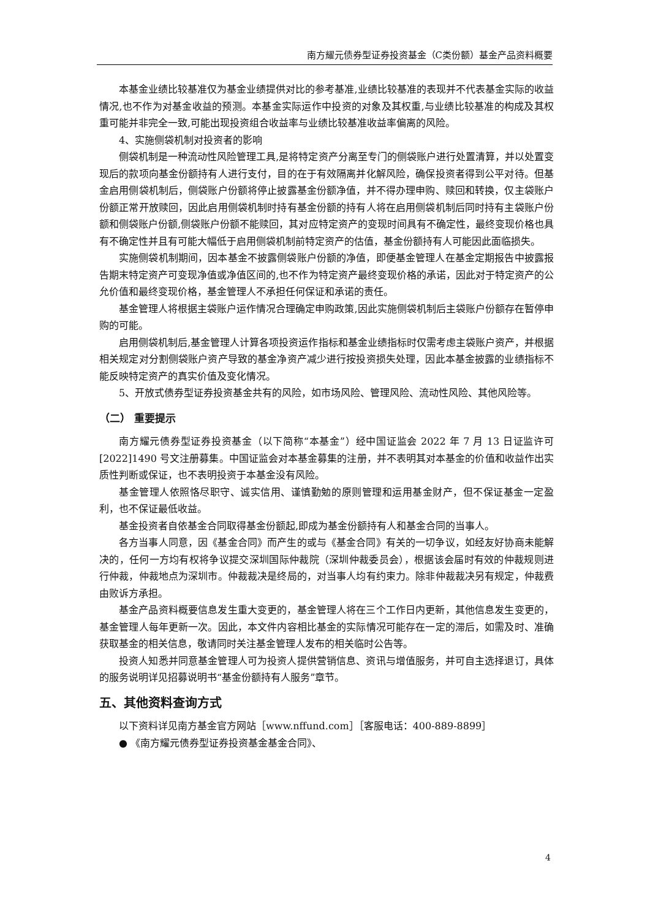南方耀元债券型证券投资基金（C类份额）基金产品资料概要
本基金业绩比较基准仅为基金业绩提供对比的参考基准,业绩比较基准的表现并不代表基金实际的收益情况,也不作为对基金收益的预测。本基金实际运作中投资的对象及其权重,与业绩比较基准的构成及其权重可能并非完全一致,可能出现投资组合收益率与业绩比较基准收益率偏离的风险。
4、实施侧袋机制对投资者的影响
侧袋机制是一种流动性风险管理工具,是将特定资产分离至专门的侧袋账户进行处置清算，并以处置变现后的款项向基金份额持有人进行支付，目的在于有效隔离并化解风险，确保投资者得到公平对待。但基金启用侧袋机制后，侧袋账户份额将停止披露基金份额净值，并不得办理申购、赎回和转换，仅主袋账户份额正常开放赎回，因此启用侧袋机制时持有基金份额的持有人将在启用侧袋机制后同时持有主袋账户份额和侧袋账户份额,侧袋账户份额不能赎回，其对应特定资产的变现时间具有不确定性，最终变现价格也具有不确定性并且有可能大幅低于启用侧袋机制前特定资产的估值，基金份额持有人可能因此面临损失。
实施侧袋机制期间，因本基金不披露侧袋账户份额的净值，即便基金管理人在基金定期报告中披露报告期末特定资产可变现净值或净值区间的,也不作为特定资产最终变现价格的承诺，因此对于特定资产的公允价值和最终变现价格，基金管理人不承担任何保证和承诺的责任。
基金管理人将根据主袋账户运作情况合理确定申购政策,因此实施侧袋机制后主袋账户份额存在暂停申购的可能。
启用侧袋机制后,基金管理人计算各项投资运作指标和基金业绩指标时仅需考虑主袋账户资产，并根据相关规定对分割侧袋账户资产导致的基金净资产减少进行按投资损失处理，因此本基金披露的业绩指标不能反映特定资产的真实价值及变化情况。
5、开放式债券型证券投资基金共有的风险，如市场风险、管理风险、流动性风险、其他风险等。
（二） 重要提示
南方耀元债券型证券投资基金（以下简称“本基金”）经中国证监会 2022 年 7 月 13 日证监许可[2022]1490 号文注册募集。中国证监会对本基金募集的注册，并不表明其对本基金的价值和收益作出实质性判断或保证，也不表明投资于本基金没有风险。
基金管理人依照恪尽职守、诚实信用、谨慎勤勉的原则管理和运用基金财产，但不保证基金一定盈利，也不保证最低收益。
基金投资者自依基金合同取得基金份额起,即成为基金份额持有人和基金合同的当事人。
各方当事人同意，因《基金合同》而产生的或与《基金合同》有关的一切争议，如经友好协商未能解决的，任何一方均有权将争议提交深圳国际仲裁院（深圳仲裁委员会），根据该会届时有效的仲裁规则进行仲裁，仲裁地点为深圳市。仲裁裁决是终局的，对当事人均有约束力。除非仲裁裁决另有规定，仲裁费由败诉方承担。
基金产品资料概要信息发生重大变更的，基金管理人将在三个工作日内更新，其他信息发生变更的，基金管理人每年更新一次。因此，本文件内容相比基金的实际情况可能存在一定的滞后，如需及时、准确获取基金的相关信息，敬请同时关注基金管理人发布的相关临时公告等。
投资人知悉并同意基金管理人可为投资人提供营销信息、资讯与增值服务，并可自主选择退订，具体的服务说明详见招募说明书“基金份额持有人服务”章节。
五、其他资料查询方式
以下资料详见南方基金官方网站［www.nffund.com］［客服电话：400-889-8899］
● 《南方耀元债券型证券投资基金基金合同》、
4